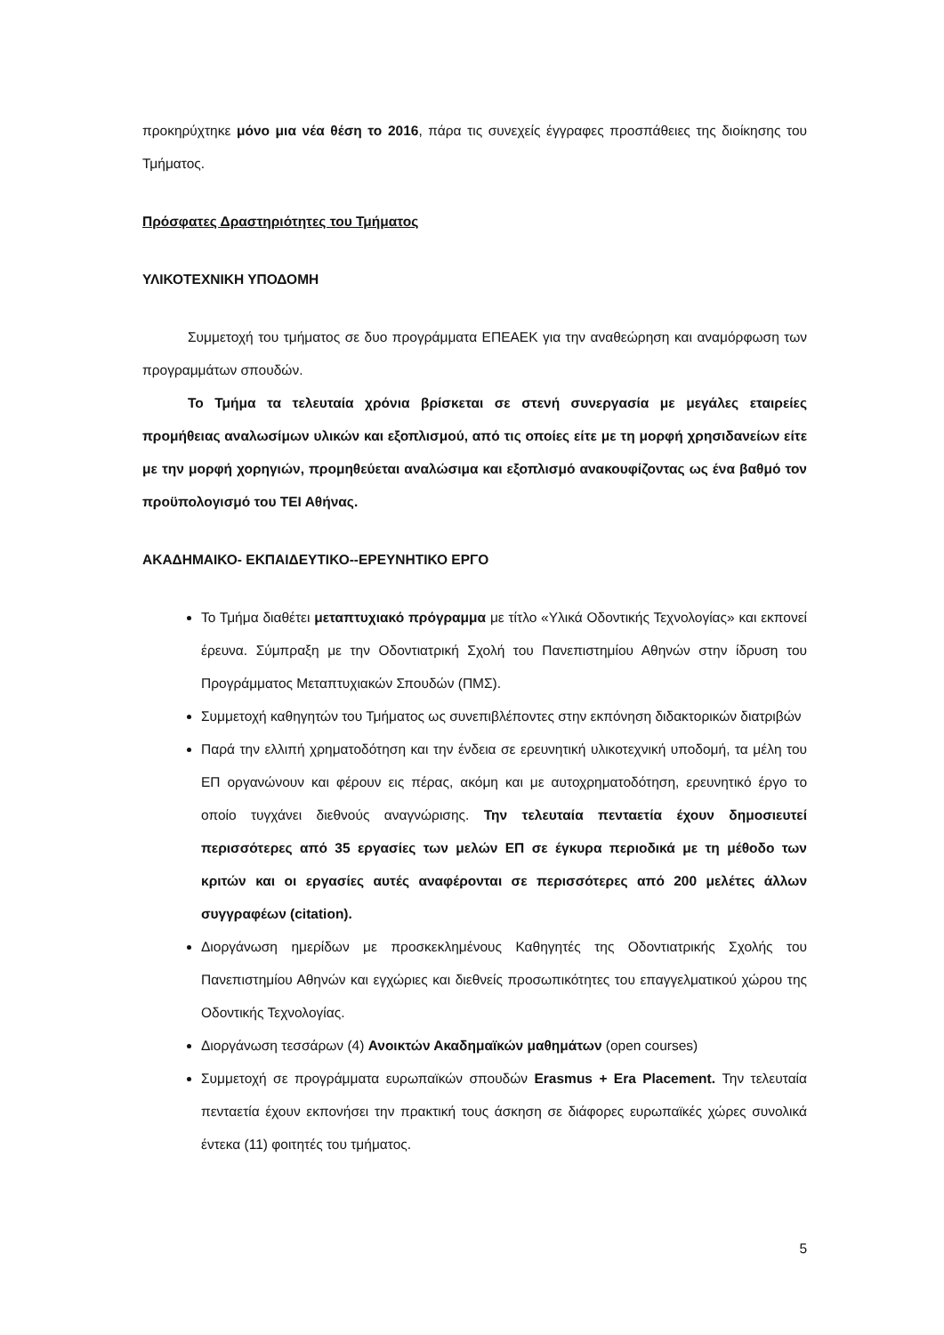προκηρύχτηκε μόνο μια νέα θέση το 2016, πάρα τις συνεχείς έγγραφες προσπάθειες της διοίκησης του Τμήματος.
Πρόσφατες Δραστηριότητες του Τμήματος
ΥΛΙΚΟΤΕΧΝΙΚΗ ΥΠΟΔΟΜΗ
Συμμετοχή του τμήματος σε δυο προγράμματα ΕΠΕΑΕΚ για την αναθεώρηση και αναμόρφωση των προγραμμάτων σπουδών.
Το Τμήμα τα τελευταία χρόνια βρίσκεται σε στενή συνεργασία με μεγάλες εταιρείες προμήθειας αναλωσίμων υλικών και εξοπλισμού, από τις οποίες είτε με τη μορφή χρησιδανείων είτε με την μορφή χορηγιών, προμηθεύεται αναλώσιμα και εξοπλισμό ανακουφίζοντας ως ένα βαθμό τον προϋπολογισμό του ΤΕΙ Αθήνας.
ΑΚΑΔΗΜΑΙΚΟ- ΕΚΠΑΙΔΕΥΤΙΚΟ--ΕΡΕΥΝΗΤΙΚΟ ΕΡΓΟ
Το Τμήμα διαθέτει μεταπτυχιακό πρόγραμμα με τίτλο «Υλικά Οδοντικής Τεχνολογίας» και εκπονεί έρευνα. Σύμπραξη με την Οδοντιατρική Σχολή του Πανεπιστημίου Αθηνών στην ίδρυση του Προγράμματος Μεταπτυχιακών Σπουδών (ΠΜΣ).
Συμμετοχή καθηγητών του Τμήματος ως συνεπιβλέποντες στην εκπόνηση διδακτορικών διατριβών
Παρά την ελλιπή χρηματοδότηση και την ένδεια σε ερευνητική υλικοτεχνική υποδομή, τα μέλη του ΕΠ οργανώνουν και φέρουν εις πέρας, ακόμη και με αυτοχρηματοδότηση, ερευνητικό έργο το οποίο τυγχάνει διεθνούς αναγνώρισης. Την τελευταία πενταετία έχουν δημοσιευτεί περισσότερες από 35 εργασίες των μελών ΕΠ σε έγκυρα περιοδικά με τη μέθοδο των κριτών και οι εργασίες αυτές αναφέρονται σε περισσότερες από 200 μελέτες άλλων συγγραφέων (citation).
Διοργάνωση ημερίδων με προσκεκλημένους Καθηγητές της Οδοντιατρικής Σχολής του Πανεπιστημίου Αθηνών και εγχώριες και διεθνείς προσωπικότητες του επαγγελματικού χώρου της Οδοντικής Τεχνολογίας.
Διοργάνωση τεσσάρων (4) Ανοικτών Ακαδημαϊκών μαθημάτων (open courses)
Συμμετοχή σε προγράμματα ευρωπαϊκών σπουδών Erasmus + Era Placement. Την τελευταία πενταετία έχουν εκπονήσει την πρακτική τους άσκηση σε διάφορες ευρωπαϊκές χώρες συνολικά έντεκα (11) φοιτητές του τμήματος.
5